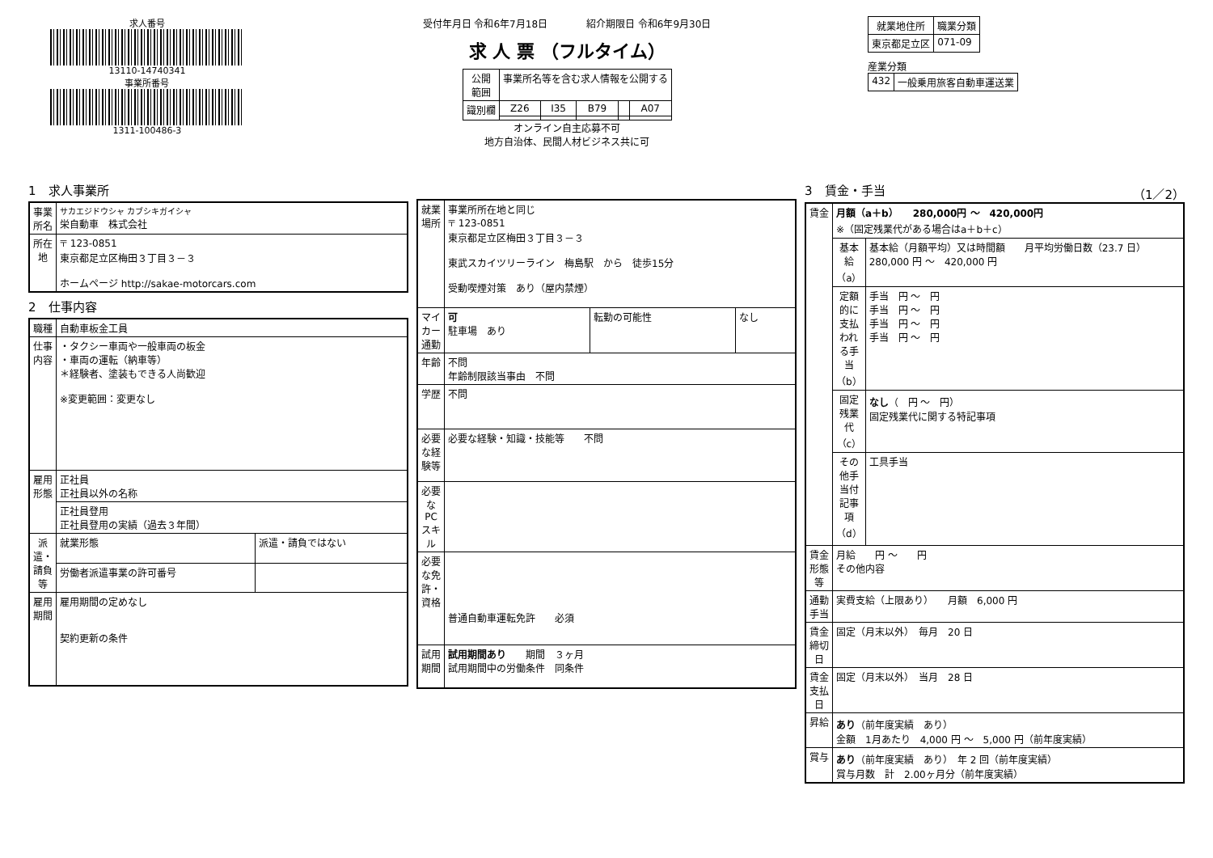求人番号
13110-14740341
事業所番号
1311-100486-3
受付年月日 令和6年7月18日　　　　紹介期限日 令和6年9月30日
求 人 票 （フルタイム）
| 公開 範囲 | 事業所名等を含む求人情報を公開する | | | | |
| 識別欄 | Z26 | I35 | B79 | | A07 |
オンライン自主応募不可
地方自治体、民間人材ビジネス共に可
| 就業地住所 | 職業分類 |
| --- | --- |
| 東京都足立区 | 071-09 |
産業分類
| 432 | 一般乗用旅客自動車運送業 |
1　求人事業所
| 事業所名 | サカエジドウシャ カブシキガイシャ 栄自動車 株式会社 |
| 所在地 | 〒 123-0851 東京都足立区梅田３丁目３－３ ホームページ http://sakae-motorcars.com |
2　仕事内容
| 職種 | 自動車板金工員 | |
| 仕事内容 | ・タクシー車両や一般車両の板金 ・車両の運転（納車等） ＊経験者、塗装もできる人尚歓迎 ※変更範囲：変更なし | |
| 雇用形態 | 正社員 正社員以外の名称 | |
| | 正社員登用 正社員登用の実績（過去３年間） | |
| 派遣・請負等 | 就業形態 | 派遣・請負ではない |
| | 労働者派遣事業の許可番号 | |
| 雇用期間 | 雇用期間の定めなし 契約更新の条件 | |
| 就業場所 | 事業所所在地と同じ 〒 123-0851 東京都足立区梅田３丁目３－３ 東武スカイツリーライン 梅島駅 から 徒歩15分 受動喫煙対策 あり（屋内禁煙） | | |
| マイカー通勤 | 可 駐車場 あり | 転勤の可能性 | なし |
| 年齢 | 不問 年齢制限該当事由 不問 | | |
| 学歴 | 不問 | | |
| 必要な経験等 | 必要な経験・知識・技能等 不問 | | |
| 必要なPCスキル | | | |
| 必要な免許・資格 | 普通自動車運転免許 必須 | | |
| 試用期間 | 試用期間あり 期間 ３ヶ月 試用期間中の労働条件 同条件 | | |
3　賃金・手当　（1／2）
| 賃金 | 月額（a＋b） 280,000円 ～ 420,000円 ※（固定残業代がある場合はa＋b＋c） | |
| | 基本給（a） | 基本給（月額平均）又は時間額 月平均労働日数（23.7 日） 280,000 円 ～ 420,000 円 |
| | 定額的に支払われる手当（b） | 手当 円 ～ 円 手当 円 ～ 円 手当 円 ～ 円 手当 円 ～ 円 |
| | 固定残業代（c） | なし （ 円 ～ 円） 固定残業代に関する特記事項 |
| | その他手当付記事項（d） | 工具手当 |
| 賃金形態等 | 月給 円 ～ 円 その他内容 | |
| 通勤手当 | 実費支給（上限あり） 月額 6,000 円 | |
| 賃金締切日 | 固定（月末以外） 毎月 20 日 | |
| 賃金支払日 | 固定（月末以外） 当月 28 日 | |
| 昇給 | あり （前年度実績 あり） 金額 1月あたり 4,000 円 ～ 5,000 円（前年度実績） | |
| 賞与 | あり （前年度実績 あり） 年 2 回（前年度実績） 賞与月数 計 2.00ヶ月分（前年度実績） | |